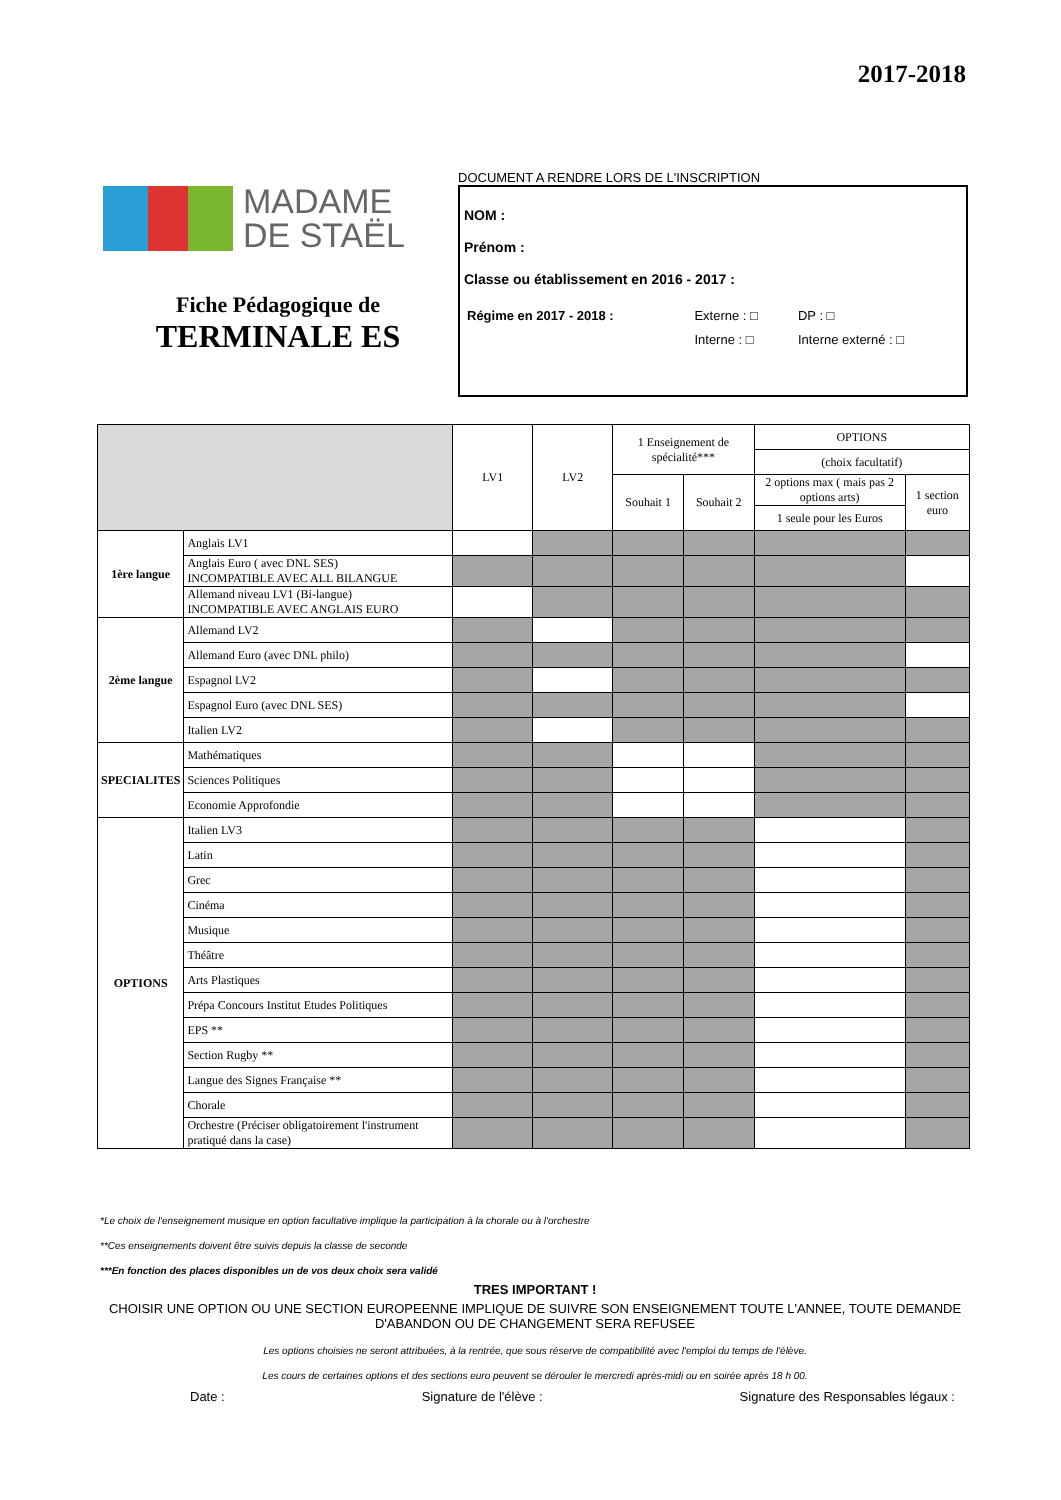2017-2018
MADAME
DE STAËL
Fiche Pédagogique de
TERMINALE ES
DOCUMENT A RENDRE LORS DE L'INSCRIPTION
NOM :
Prénom :
Classe ou établissement en 2016 - 2017 :
| Régime en 2017 - 2018 : | Externe : □ | DP : □ |
| | Interne : □ | Interne externé : □ |
| | | LV1 | LV2 | 1 Enseignement de spécialité*** | | OPTIONS | |
| | | | | | | (choix facultatif) | |
| | | | | Souhait 1 | Souhait 2 | 2 options max ( mais pas 2 options arts) | 1 section euro |
| | | | | | | 1 seule pour les Euros | |
| 1ère langue | Anglais LV1 | | | | | | |
| | Anglais Euro ( avec DNL SES) INCOMPATIBLE AVEC ALL BILANGUE | | | | | | |
| | Allemand niveau LV1 (Bi-langue) INCOMPATIBLE AVEC ANGLAIS EURO | | | | | | |
| 2ème langue | Allemand LV2 | | | | | | |
| | Allemand Euro (avec DNL philo) | | | | | | |
| | Espagnol LV2 | | | | | | |
| | Espagnol Euro (avec DNL SES) | | | | | | |
| | Italien LV2 | | | | | | |
| SPECIALITES | Mathématiques | | | | | | |
| | Sciences Politiques | | | | | | |
| | Economie Approfondie | | | | | | |
| OPTIONS | Italien LV3 | | | | | | |
| | Latin | | | | | | |
| | Grec | | | | | | |
| | Cinéma | | | | | | |
| | Musique | | | | | | |
| | Théâtre | | | | | | |
| | Arts Plastiques | | | | | | |
| | Prépa Concours Institut Etudes Politiques | | | | | | |
| | EPS ** | | | | | | |
| | Section Rugby ** | | | | | | |
| | Langue des Signes Française ** | | | | | | |
| | Chorale | | | | | | |
| | Orchestre (Préciser obligatoirement l'instrument pratiqué dans la case) | | | | | | |
*Le choix de l'enseignement musique en option facultative implique la participation à la chorale ou à l'orchestre
**Ces enseignements doivent être suivis depuis la classe de seconde
***En fonction des places disponibles un de vos deux choix sera validé
TRES IMPORTANT !
CHOISIR UNE OPTION OU UNE SECTION EUROPEENNE IMPLIQUE DE SUIVRE SON ENSEIGNEMENT TOUTE L'ANNEE, TOUTE DEMANDE D'ABANDON OU DE CHANGEMENT SERA REFUSEE
Les options choisies ne seront attribuées, à la rentrée, que sous réserve de compatibilité avec l'emploi du temps de l'élève.
Les cours de certaines options et des sections euro peuvent se dérouler le mercredi après-midi ou en soirée après 18 h 00.
Date : Signature de l'élève : Signature des Responsables légaux :